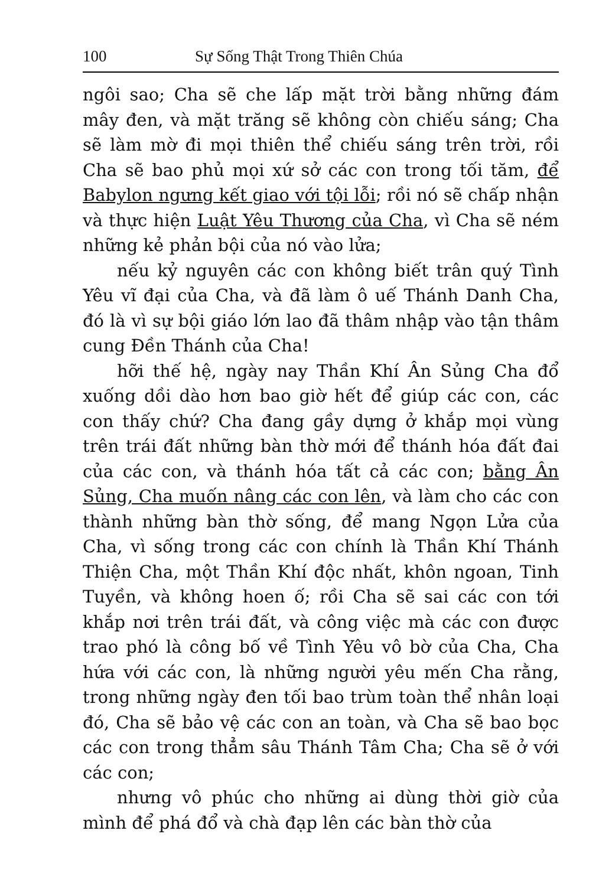100 Sự Sống Thật Trong Thiên Chúa
ngôi sao; Cha sẽ che lấp mặt trời bằng những đám mây đen, và mặt trăng sẽ không còn chiếu sáng; Cha sẽ làm mờ đi mọi thiên thể chiếu sáng trên trời, rồi Cha sẽ bao phủ mọi xứ sở các con trong tối tăm, để Babylon ngưng kết giao với tội lỗi; rồi nó sẽ chấp nhận và thực hiện Luật Yêu Thương của Cha, vì Cha sẽ ném những kẻ phản bội của nó vào lửa;
nếu kỷ nguyên các con không biết trân quý Tình Yêu vĩ đại của Cha, và đã làm ô uế Thánh Danh Cha, đó là vì sự bội giáo lớn lao đã thâm nhập vào tận thâm cung Đền Thánh của Cha!
hỡi thế hệ, ngày nay Thần Khí Ân Sủng Cha đổ xuống dồi dào hơn bao giờ hết để giúp các con, các con thấy chứ? Cha đang gầy dựng ở khắp mọi vùng trên trái đất những bàn thờ mới để thánh hóa đất đai của các con, và thánh hóa tất cả các con; bằng Ân Sủng, Cha muốn nâng các con lên, và làm cho các con thành những bàn thờ sống, để mang Ngọn Lửa của Cha, vì sống trong các con chính là Thần Khí Thánh Thiện Cha, một Thần Khí độc nhất, khôn ngoan, Tinh Tuyền, và không hoen ố; rồi Cha sẽ sai các con tới khắp nơi trên trái đất, và công việc mà các con được trao phó là công bố về Tình Yêu vô bờ của Cha, Cha hứa với các con, là những người yêu mến Cha rằng, trong những ngày đen tối bao trùm toàn thể nhân loại đó, Cha sẽ bảo vệ các con an toàn, và Cha sẽ bao bọc các con trong thẳm sâu Thánh Tâm Cha; Cha sẽ ở với các con;
nhưng vô phúc cho những ai dùng thời giờ của mình để phá đổ và chà đạp lên các bàn thờ của